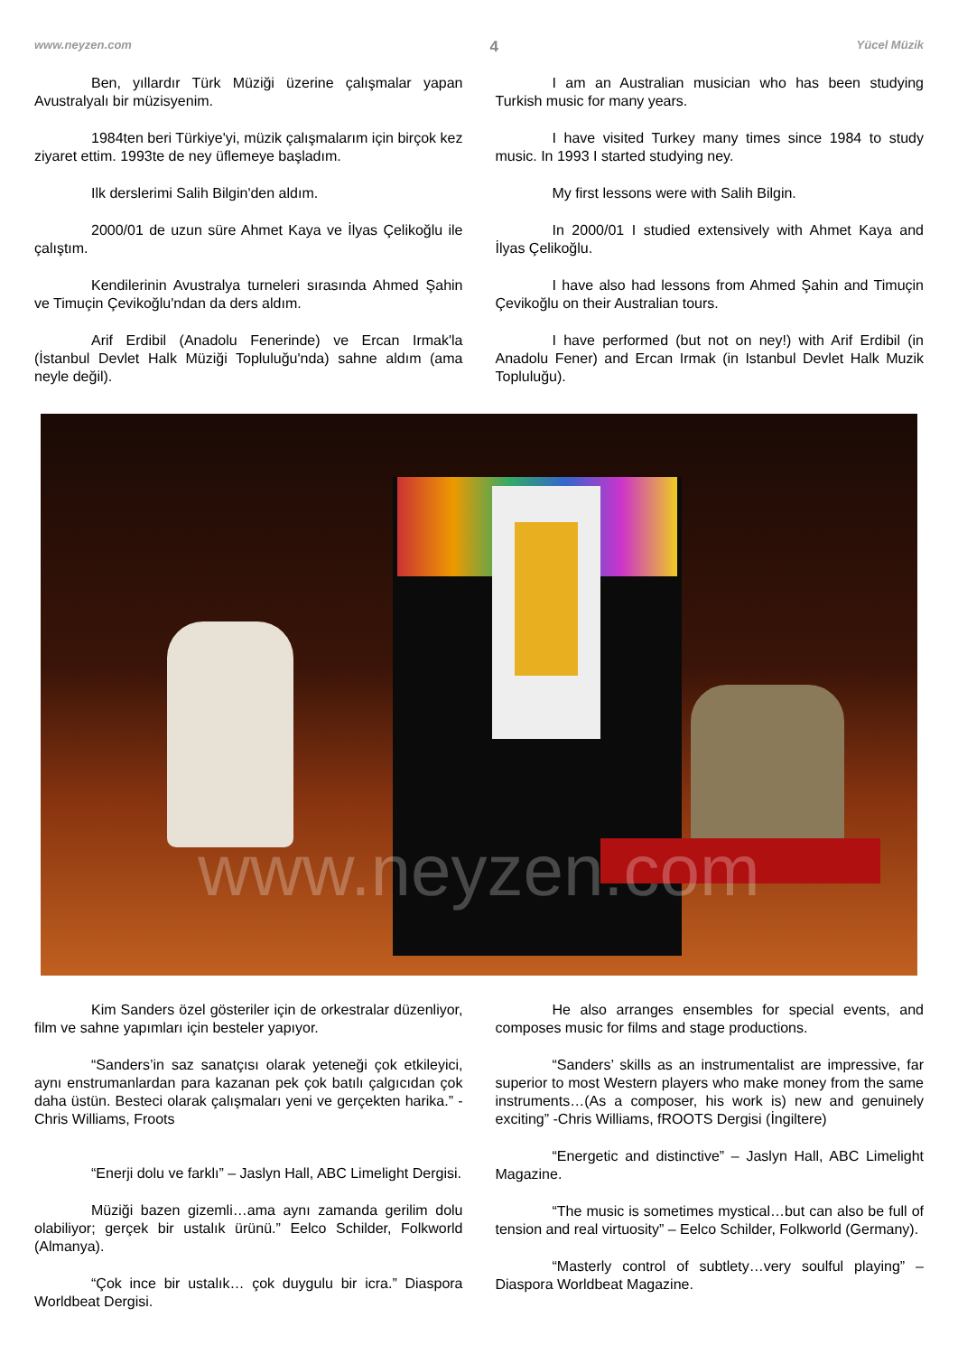www.neyzen.com 4 Yücel Müzik
Ben, yıllardır Türk Müziği üzerine çalışmalar yapan Avustralyalı bir müzisyenim.
1984ten beri Türkiye'yi, müzik çalışmalarım için birçok kez ziyaret ettim. 1993te de ney üflemeye başladım.
Ilk derslerimi Salih Bilgin'den aldım.
2000/01 de uzun süre Ahmet Kaya ve İlyas Çelikoğlu ile çalıştım.
Kendilerinin Avustralya turneleri sırasında Ahmed Şahin ve Timuçin Çevikoğlu'ndan da ders aldım.
Arif Erdibil (Anadolu Fenerinde) ve Ercan Irmak'la (İstanbul Devlet Halk Müziği Topluluğu'nda) sahne aldım (ama neyle değil).
I am an Australian musician who has been studying Turkish music for many years.
I have visited Turkey many times since 1984 to study music. In 1993 I started studying ney.
My first lessons were with Salih Bilgin.
In 2000/01 I studied extensively with Ahmet Kaya and İlyas Çelikoğlu.
I have also had lessons from Ahmed Şahin and Timuçin Çevikoğlu on their Australian tours.
I have performed (but not on ney!) with Arif Erdibil (in Anadolu Fener) and Ercan Irmak (in Istanbul Devlet Halk Muzik Topluluğu).
www.neyzen.com
Kim Sanders özel gösteriler için de orkestralar düzenliyor, film ve sahne yapımları için besteler yapıyor.
“Sanders’in saz sanatçısı olarak yeteneği çok etkileyici, aynı enstrumanlardan para kazanan pek çok batılı çalgıcıdan çok daha üstün. Besteci olarak çalışmaları yeni ve gerçekten harika.” - Chris Williams, Froots
“Enerji dolu ve farklı” – Jaslyn Hall, ABC Limelight Dergisi.
Müziği bazen gizemli…ama aynı zamanda gerilim dolu olabiliyor; gerçek bir ustalık ürünü.” Eelco Schilder, Folkworld (Almanya).
“Çok ince bir ustalık… çok duygulu bir icra.” Diaspora Worldbeat Dergisi.
He also arranges ensembles for special events, and composes music for films and stage productions.
“Sanders’ skills as an instrumentalist are impressive, far superior to most Western players who make money from the same instruments…(As a composer, his work is) new and genuinely exciting” -Chris Williams, fROOTS Dergisi (İngiltere)
“Energetic and distinctive” – Jaslyn Hall, ABC Limelight Magazine.
“The music is sometimes mystical…but can also be full of tension and real virtuosity” – Eelco Schilder, Folkworld (Germany).
“Masterly control of subtlety…very soulful playing” – Diaspora Worldbeat Magazine.